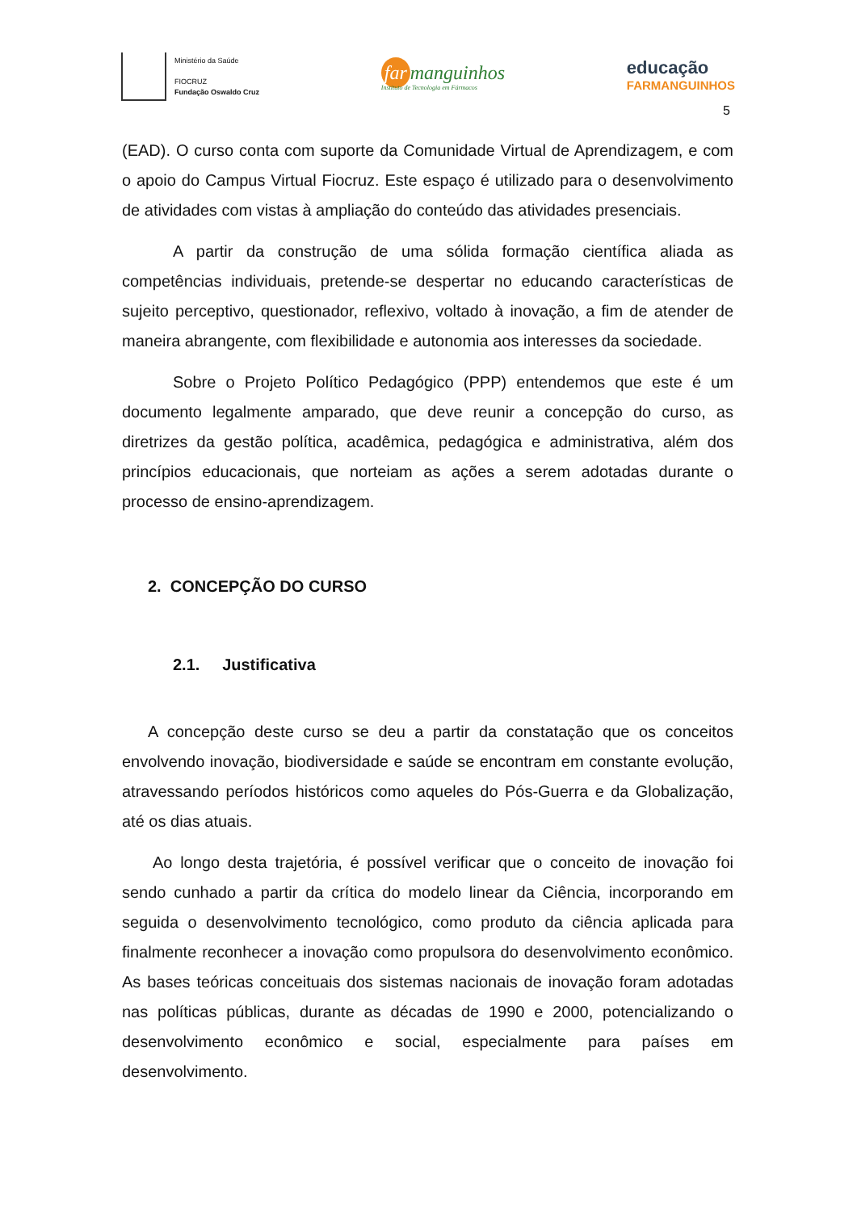Ministério da Saúde
FIOCRUZ
Fundação Oswaldo Cruz
far manguinhos
Instituto de Tecnologia em Fármacos
educação
FARMANGUINHOS
5
(EAD). O curso conta com suporte da Comunidade Virtual de Aprendizagem, e com o apoio do Campus Virtual Fiocruz. Este espaço é utilizado para o desenvolvimento de atividades com vistas à ampliação do conteúdo das atividades presenciais.
A partir da construção de uma sólida formação científica aliada as competências individuais, pretende-se despertar no educando características de sujeito perceptivo, questionador, reflexivo, voltado à inovação, a fim de atender de maneira abrangente, com flexibilidade e autonomia aos interesses da sociedade.
Sobre o Projeto Político Pedagógico (PPP) entendemos que este é um documento legalmente amparado, que deve reunir a concepção do curso, as diretrizes da gestão política, acadêmica, pedagógica e administrativa, além dos princípios educacionais, que norteiam as ações a serem adotadas durante o processo de ensino-aprendizagem.
2. CONCEPÇÃO DO CURSO
2.1. Justificativa
A concepção deste curso se deu a partir da constatação que os conceitos envolvendo inovação, biodiversidade e saúde se encontram em constante evolução, atravessando períodos históricos como aqueles do Pós-Guerra e da Globalização, até os dias atuais.
Ao longo desta trajetória, é possível verificar que o conceito de inovação foi sendo cunhado a partir da crítica do modelo linear da Ciência, incorporando em seguida o desenvolvimento tecnológico, como produto da ciência aplicada para finalmente reconhecer a inovação como propulsora do desenvolvimento econômico. As bases teóricas conceituais dos sistemas nacionais de inovação foram adotadas nas políticas públicas, durante as décadas de 1990 e 2000, potencializando o desenvolvimento econômico e social, especialmente para países em desenvolvimento.